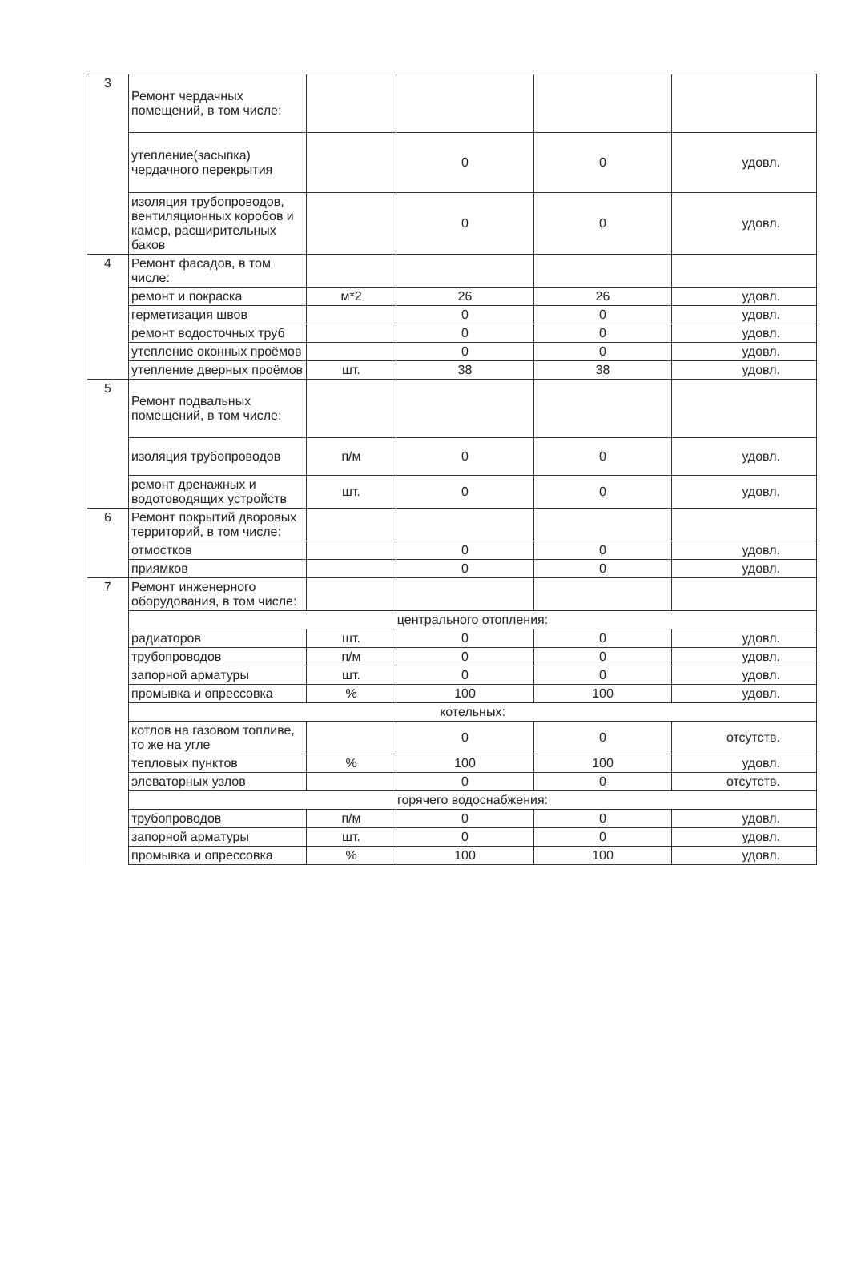| 3 | Ремонт чердачных помещений, в том числе: | | | | |
| | утепление(засыпка) чердачного перекрытия | | 0 | 0 | удовл. |
| | изоляция трубопроводов, вентиляционных коробов и камер, расширительных баков | | 0 | 0 | удовл. |
| 4 | Ремонт фасадов, в том числе: | | | | |
| | ремонт и покраска | м*2 | 26 | 26 | удовл. |
| | герметизация швов | | 0 | 0 | удовл. |
| | ремонт водосточных труб | | 0 | 0 | удовл. |
| | утепление оконных проёмов | | 0 | 0 | удовл. |
| | утепление дверных проёмов | шт. | 38 | 38 | удовл. |
| 5 | Ремонт подвальных помещений, в том числе: | | | | |
| | изоляция трубопроводов | п/м | 0 | 0 | удовл. |
| | ремонт дренажных и водотоводящих устройств | шт. | 0 | 0 | удовл. |
| 6 | Ремонт покрытий дворовых территорий, в том числе: | | | | |
| | отмостков | | 0 | 0 | удовл. |
| | приямков | | 0 | 0 | удовл. |
| 7 | Ремонт инженерного оборудования, в том числе: | | | | |
| | центрального отопления: | | | | |
| | радиаторов | шт. | 0 | 0 | удовл. |
| | трубопроводов | п/м | 0 | 0 | удовл. |
| | запорной арматуры | шт. | 0 | 0 | удовл. |
| | промывка и опрессовка | % | 100 | 100 | удовл. |
| | котельных: | | | | |
| | котлов на газовом топливе, то же на угле | | 0 | 0 | отсутств. |
| | тепловых пунктов | % | 100 | 100 | удовл. |
| | элеваторных узлов | | 0 | 0 | отсутств. |
| | горячего водоснабжения: | | | | |
| | трубопроводов | п/м | 0 | 0 | удовл. |
| | запорной арматуры | шт. | 0 | 0 | удовл. |
| | промывка и опрессовка | % | 100 | 100 | удовл. |